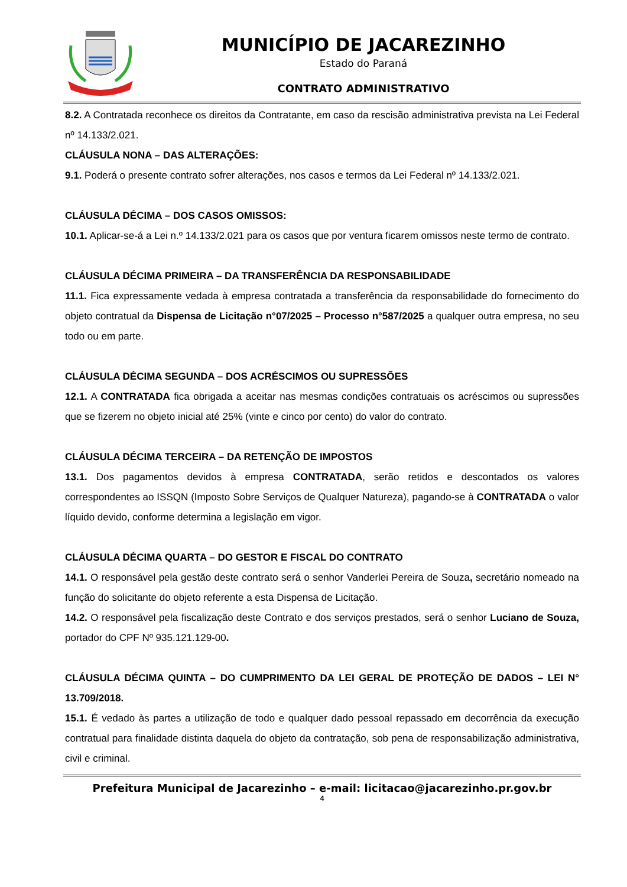MUNICÍPIO DE JACAREZINHO
Estado do Paraná
CONTRATO ADMINISTRATIVO
8.2. A Contratada reconhece os direitos da Contratante, em caso da rescisão administrativa prevista na Lei Federal nº 14.133/2.021.
CLÁUSULA NONA – DAS ALTERAÇÕES:
9.1. Poderá o presente contrato sofrer alterações, nos casos e termos da Lei Federal nº 14.133/2.021.
CLÁUSULA DÉCIMA – DOS CASOS OMISSOS:
10.1. Aplicar-se-á a Lei n.º 14.133/2.021 para os casos que por ventura ficarem omissos neste termo de contrato.
CLÁUSULA DÉCIMA PRIMEIRA – DA TRANSFERÊNCIA DA RESPONSABILIDADE
11.1. Fica expressamente vedada à empresa contratada a transferência da responsabilidade do fornecimento do objeto contratual da Dispensa de Licitação n°07/2025 – Processo n°587/2025 a qualquer outra empresa, no seu todo ou em parte.
CLÁUSULA DÉCIMA SEGUNDA – DOS ACRÉSCIMOS OU SUPRESSÕES
12.1. A CONTRATADA fica obrigada a aceitar nas mesmas condições contratuais os acréscimos ou supressões que se fizerem no objeto inicial até 25% (vinte e cinco por cento) do valor do contrato.
CLÁUSULA DÉCIMA TERCEIRA – DA RETENÇÃO DE IMPOSTOS
13.1. Dos pagamentos devidos à empresa CONTRATADA, serão retidos e descontados os valores correspondentes ao ISSQN (Imposto Sobre Serviços de Qualquer Natureza), pagando-se à CONTRATADA o valor líquido devido, conforme determina a legislação em vigor.
CLÁUSULA DÉCIMA QUARTA – DO GESTOR E FISCAL DO CONTRATO
14.1. O responsável pela gestão deste contrato será o senhor Vanderlei Pereira de Souza, secretário nomeado na função do solicitante do objeto referente a esta Dispensa de Licitação.
14.2. O responsável pela fiscalização deste Contrato e dos serviços prestados, será o senhor Luciano de Souza, portador do CPF Nº 935.121.129-00.
CLÁUSULA DÉCIMA QUINTA – DO CUMPRIMENTO DA LEI GERAL DE PROTEÇÃO DE DADOS – LEI N° 13.709/2018.
15.1. É vedado às partes a utilização de todo e qualquer dado pessoal repassado em decorrência da execução contratual para finalidade distinta daquela do objeto da contratação, sob pena de responsabilização administrativa, civil e criminal.
Prefeitura Municipal de Jacarezinho – e-mail: licitacao@jacarezinho.pr.gov.br
4